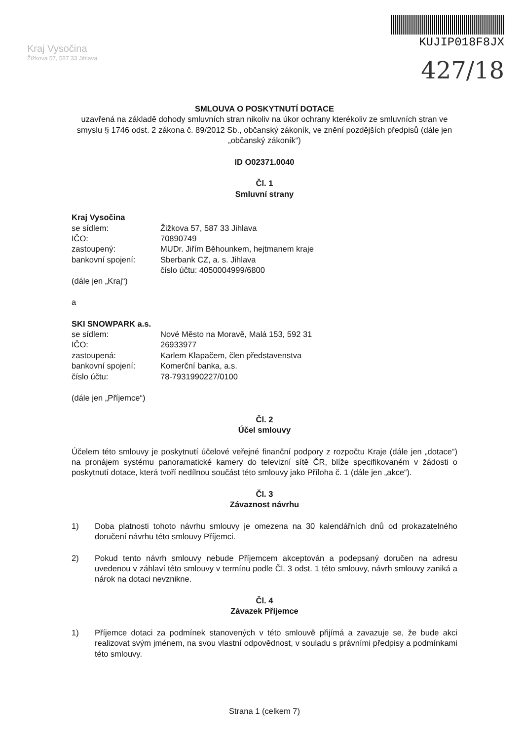Kraj Vysočina
Žižkova 57, 587 33 Jihlava
KUJIP018F8JX
427/18
SMLOUVA O POSKYTNUTÍ DOTACE
uzavřená na základě dohody smluvních stran nikoliv na úkor ochrany kterékoliv ze smluvních stran ve smyslu § 1746 odst. 2 zákona č. 89/2012 Sb., občanský zákoník, ve znění pozdějších předpisů (dále jen „občanský zákoník“)
ID O02371.0040
Čl. 1
Smluvní strany
Kraj Vysočina
se sídlem: Žižkova 57, 587 33 Jihlava
IČO: 70890749
zastoupený: MUDr. Jiřím Běhounkem, hejtmanem kraje
bankovní spojení: Sberbank CZ, a. s. Jihlava
číslo účtu: 4050004999/6800
(dále jen „Kraj“)
a
SKI SNOWPARK a.s.
se sídlem: Nové Město na Moravě, Malá 153, 592 31
IČO: 26933977
zastoupená: Karlem Klapačem, člen představenstva
bankovní spojení: Komerční banka, a.s.
číslo účtu: 78-7931990227/0100
(dále jen „Příjemce“)
Čl. 2
Účel smlouvy
Účelem této smlouvy je poskytnutí účelové veřejné finanční podpory z rozpočtu Kraje (dále jen „dotace“) na pronájem systému panoramatické kamery do televizní sítě ČR, blíže specifikovaném v žádosti o poskytnutí dotace, která tvoří nedílnou součást této smlouvy jako Příloha č. 1 (dále jen „akce“).
Čl. 3
Závaznost návrhu
1) Doba platnosti tohoto návrhu smlouvy je omezena na 30 kalendářních dnů od prokazatelného doručení návrhu této smlouvy Příjemci.
2) Pokud tento návrh smlouvy nebude Příjemcem akceptován a podepsaný doručen na adresu uvedenou v záhlaví této smlouvy v termínu podle Čl. 3 odst. 1 této smlouvy, návrh smlouvy zaniká a nárok na dotaci nevznikne.
Čl. 4
Závazek Příjemce
1) Příjemce dotaci za podmínek stanovených v této smlouvě přijímá a zavazuje se, že bude akci realizovat svým jménem, na svou vlastní odpovědnost, v souladu s právními předpisy a podmínkami této smlouvy.
Strana 1 (celkem 7)